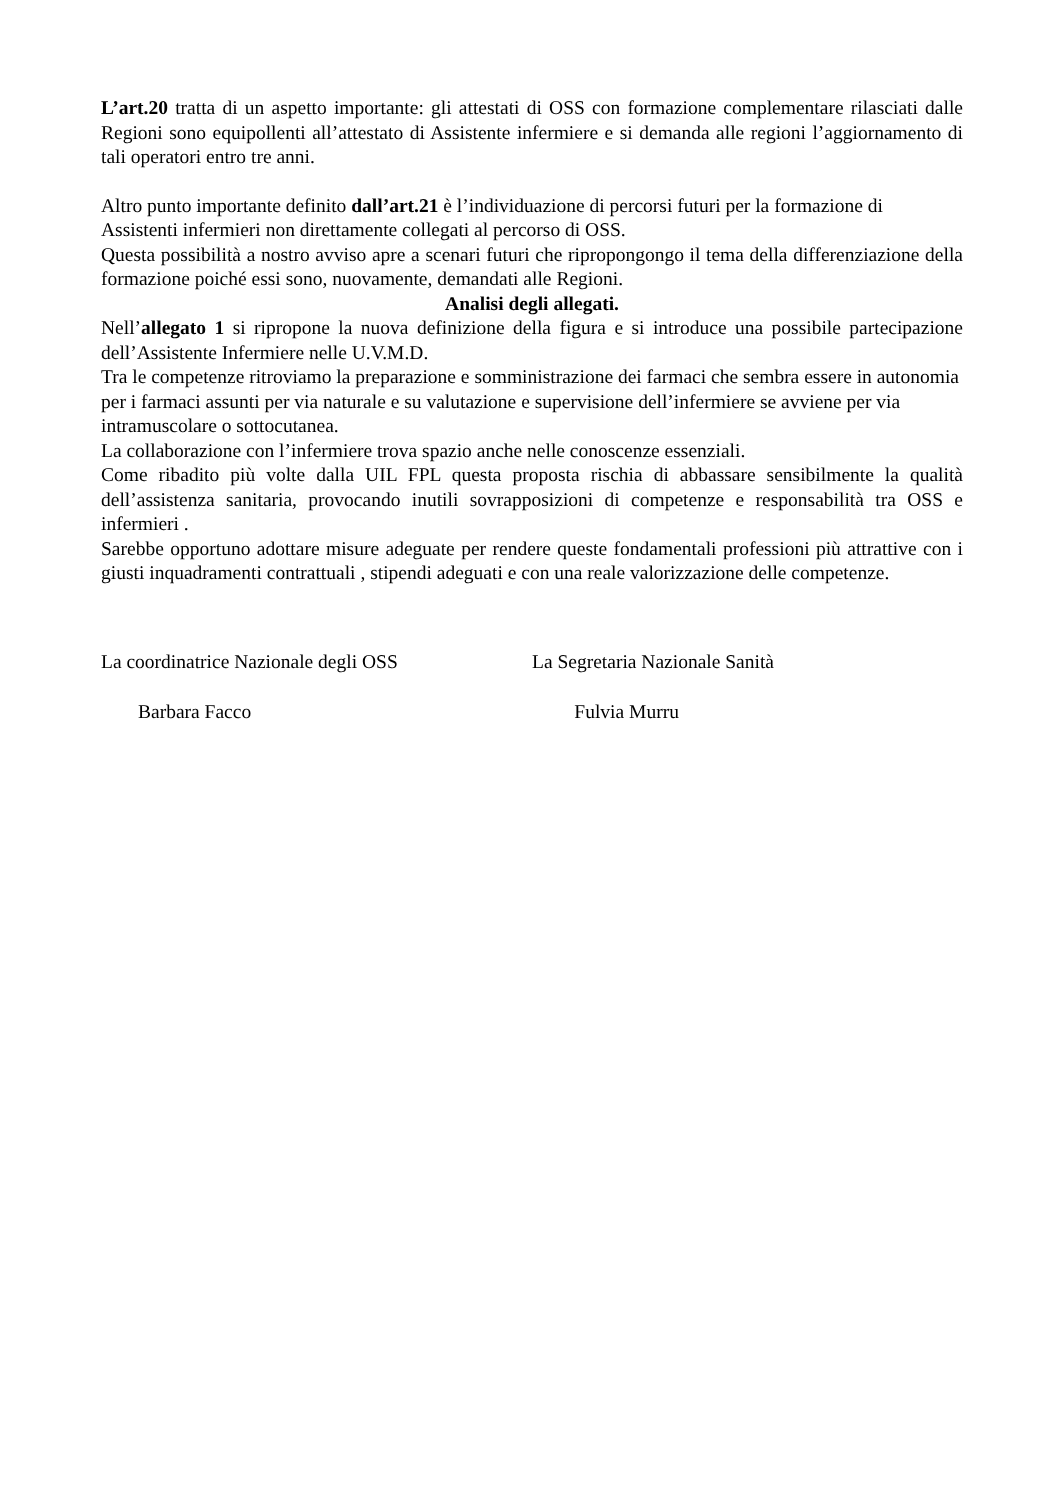L’art.20 tratta di un aspetto importante: gli attestati di OSS con formazione complementare rilasciati dalle Regioni sono equipollenti all’attestato di Assistente infermiere e si demanda alle regioni l’aggiornamento di tali operatori entro tre anni.
Altro punto importante definito dall’art.21 è l’individuazione di percorsi futuri per la formazione di Assistenti infermieri non direttamente collegati al percorso di OSS.
Questa possibilità a nostro avviso apre a scenari futuri che ripropongongo il tema della differenziazione della formazione poiché essi sono, nuovamente, demandati alle Regioni.
Analisi degli allegati.
Nell’allegato 1 si ripropone la nuova definizione della figura e si introduce una possibile partecipazione dell’Assistente Infermiere nelle U.V.M.D.
Tra le competenze ritroviamo la preparazione e somministrazione dei farmaci che sembra essere in autonomia per i farmaci assunti per via naturale e su valutazione e supervisione dell’infermiere se avviene per via intramuscolare o sottocutanea.
La collaborazione con l’infermiere trova spazio anche nelle conoscenze essenziali.
Come ribadito più volte dalla UIL FPL questa proposta rischia di abbassare sensibilmente la qualità dell’assistenza sanitaria, provocando inutili sovrapposizioni di competenze e responsabilità tra OSS e infermieri .
Sarebbe opportuno adottare misure adeguate per rendere queste fondamentali professioni più attrattive con i giusti inquadramenti contrattuali , stipendi adeguati e con una reale valorizzazione delle competenze.
La coordinatrice Nazionale degli OSS La Segretaria Nazionale Sanità
Barbara Facco Fulvia Murru